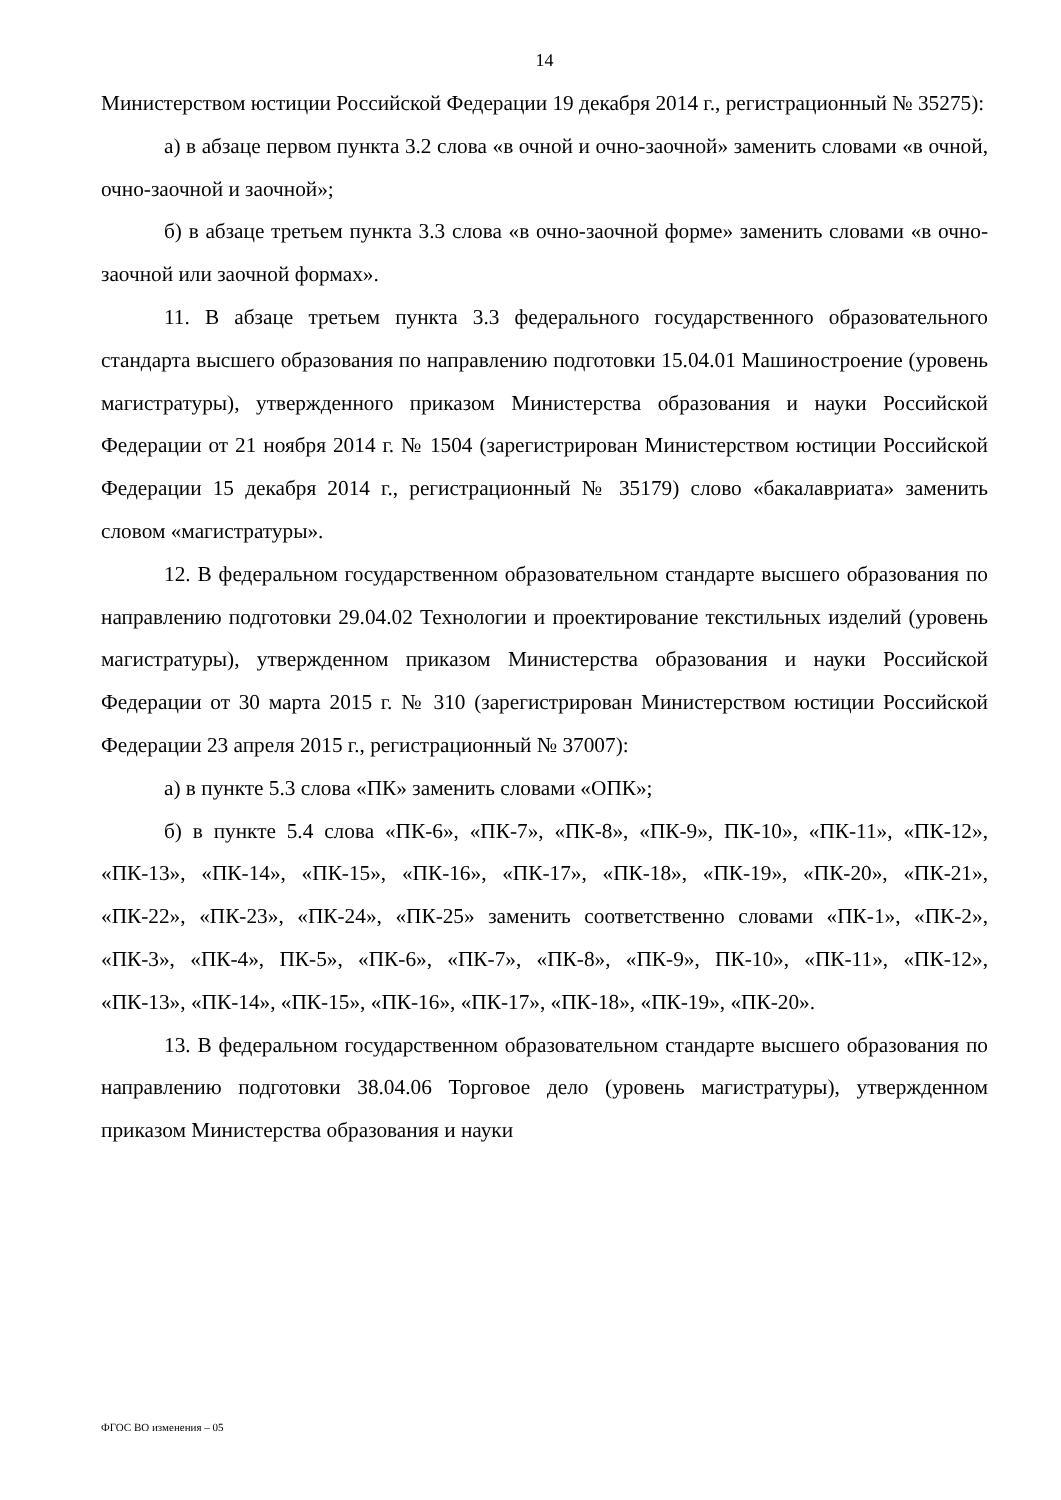14
Министерством юстиции Российской Федерации 19 декабря 2014 г., регистрационный № 35275):
а) в абзаце первом пункта 3.2 слова «в очной и очно-заочной» заменить словами «в очной, очно-заочной и заочной»;
б) в абзаце третьем пункта 3.3 слова «в очно-заочной форме» заменить словами «в очно-заочной или заочной формах».
11. В абзаце третьем пункта 3.3 федерального государственного образовательного стандарта высшего образования по направлению подготовки 15.04.01 Машиностроение (уровень магистратуры), утвержденного приказом Министерства образования и науки Российской Федерации от 21 ноября 2014 г. № 1504 (зарегистрирован Министерством юстиции Российской Федерации 15 декабря 2014 г., регистрационный № 35179) слово «бакалавриата» заменить словом «магистратуры».
12. В федеральном государственном образовательном стандарте высшего образования по направлению подготовки 29.04.02 Технологии и проектирование текстильных изделий (уровень магистратуры), утвержденном приказом Министерства образования и науки Российской Федерации от 30 марта 2015 г. № 310 (зарегистрирован Министерством юстиции Российской Федерации 23 апреля 2015 г., регистрационный № 37007):
а) в пункте 5.3 слова «ПК» заменить словами «ОПК»;
б) в пункте 5.4 слова «ПК-6», «ПК-7», «ПК-8», «ПК-9», ПК-10», «ПК-11», «ПК-12», «ПК-13», «ПК-14», «ПК-15», «ПК-16», «ПК-17», «ПК-18», «ПК-19», «ПК-20», «ПК-21», «ПК-22», «ПК-23», «ПК-24», «ПК-25» заменить соответственно словами «ПК-1», «ПК-2», «ПК-3», «ПК-4», ПК-5», «ПК-6», «ПК-7», «ПК-8», «ПК-9», ПК-10», «ПК-11», «ПК-12», «ПК-13», «ПК-14», «ПК-15», «ПК-16», «ПК-17», «ПК-18», «ПК-19», «ПК-20».
13. В федеральном государственном образовательном стандарте высшего образования по направлению подготовки 38.04.06 Торговое дело (уровень магистратуры), утвержденном приказом Министерства образования и науки
ФГОС ВО изменения – 05